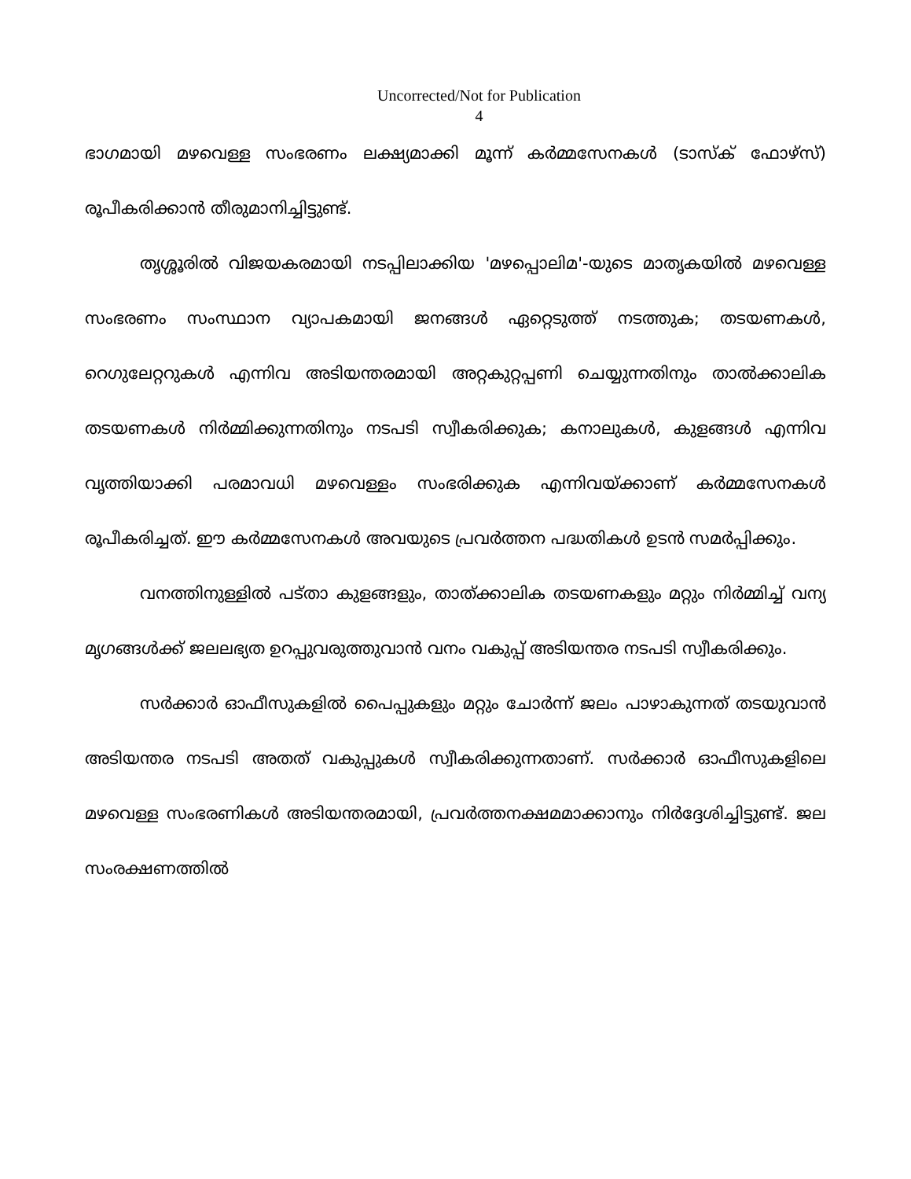Uncorrected/Not for Publication
4
ഭാഗമായി മഴവെള്ള സംഭരണം ലക്ഷ്യമാക്കി മൂന്ന് കർമ്മസേനകൾ (ടാസ്ക് ഫോഴ്സ്) രൂപീകരിക്കാൻ തീരുമാനിച്ചിട്ടുണ്ട്.
തൃശ്ശൂരിൽ വിജയകരമായി നടപ്പിലാക്കിയ 'മഴപ്പൊലിമ'-യുടെ മാതൃകയിൽ മഴവെള്ള സംഭരണം സംസ്ഥാന വ്യാപകമായി ജനങ്ങൾ ഏറ്റെടുത്ത് നടത്തുക; തടയണകൾ, റെഗുലേറ്ററുകൾ എന്നിവ അടിയന്തരമായി അറ്റകുറ്റപ്പണി ചെയ്യുന്നതിനും താൽക്കാലിക തടയണകൾ നിർമ്മിക്കുന്നതിനും നടപടി സ്വീകരിക്കുക; കനാലുകൾ, കുളങ്ങൾ എന്നിവ വൃത്തിയാക്കി പരമാവധി മഴവെള്ളം സംഭരിക്കുക എന്നിവയ്ക്കാണ് കർമ്മസേനകൾ രൂപീകരിച്ചത്. ഈ കർമ്മസേനകൾ അവയുടെ പ്രവർത്തന പദ്ധതികൾ ഉടൻ സമർപ്പിക്കും.
വനത്തിനുള്ളിൽ പട്താ കുളങ്ങളും, താത്ക്കാലിക തടയണകളും മറ്റും നിർമ്മിച്ച് വന്യ മൃഗങ്ങൾക്ക് ജലലഭ്യത ഉറപ്പുവരുത്തുവാൻ വനം വകുപ്പ് അടിയന്തര നടപടി സ്വീകരിക്കും.
സർക്കാർ ഓഫീസുകളിൽ പൈപ്പുകളും മറ്റും ചോർന്ന് ജലം പാഴാകുന്നത് തടയുവാൻ അടിയന്തര നടപടി അതത് വകുപ്പുകൾ സ്വീകരിക്കുന്നതാണ്. സർക്കാർ ഓഫീസുകളിലെ മഴവെള്ള സംഭരണികൾ അടിയന്തരമായി, പ്രവർത്തനക്ഷമമാക്കാനും നിർദ്ദേശിച്ചിട്ടുണ്ട്. ജല സംരക്ഷണത്തിൽ